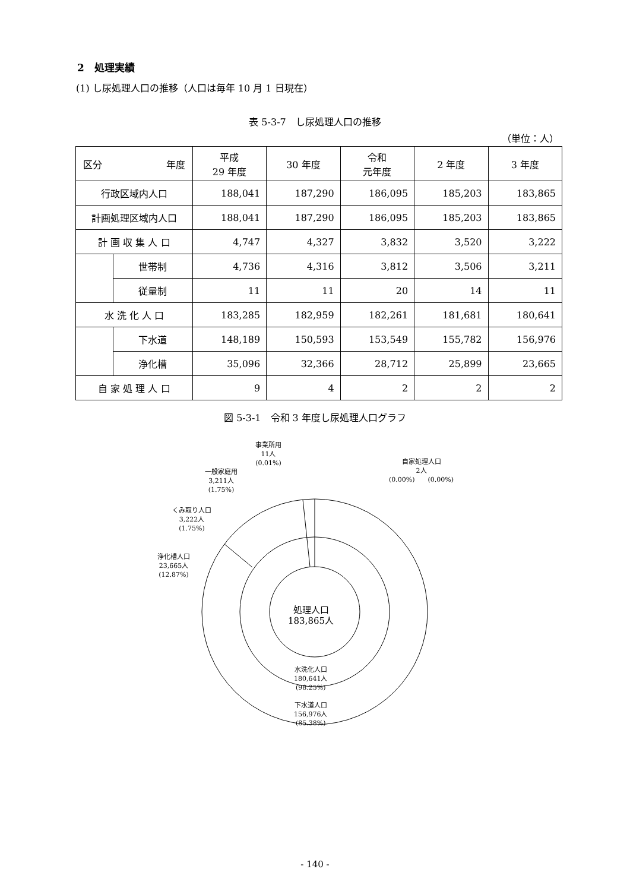2　処理実績
(1) し尿処理人口の推移（人口は毎年 10 月 1 日現在）
表 5-3-7　し尿処理人口の推移
（単位：人）
| 区分 年度 | | 平成 29 年度 | 30 年度 | 令和 元年度 | 2 年度 | 3 年度 |
| --- | --- | --- | --- | --- | --- | --- |
| 行政区域内人口 | | 188,041 | 187,290 | 186,095 | 185,203 | 183,865 |
| 計画処理区域内人口 | | 188,041 | 187,290 | 186,095 | 185,203 | 183,865 |
| 計 画 収 集 人 口 | | 4,747 | 4,327 | 3,832 | 3,520 | 3,222 |
| | 世帯制 | 4,736 | 4,316 | 3,812 | 3,506 | 3,211 |
| | 従量制 | 11 | 11 | 20 | 14 | 11 |
| 水 洗 化 人 口 | | 183,285 | 182,959 | 182,261 | 181,681 | 180,641 |
| | 下水道 | 148,189 | 150,593 | 153,549 | 155,782 | 156,976 |
| | 浄化槽 | 35,096 | 32,366 | 28,712 | 25,899 | 23,665 |
| 自 家 処 理 人 口 | | 9 | 4 | 2 | 2 | 2 |
図 5-3-1　令和 3 年度し尿処理人口グラフ
事業所用
11人
(0.01%)
自家処理人口
2人
(0.00%)　　(0.00%)
一般家庭用
3,211人
(1.75%)
くみ取り人口
3,222人
(1.75%)
浄化槽人口
23,665人
(12.87%)
処理人口
183,865人
水洗化人口
180,641人
(98.25%)
下水道人口
156,976人
(85.38%)
- 140 -